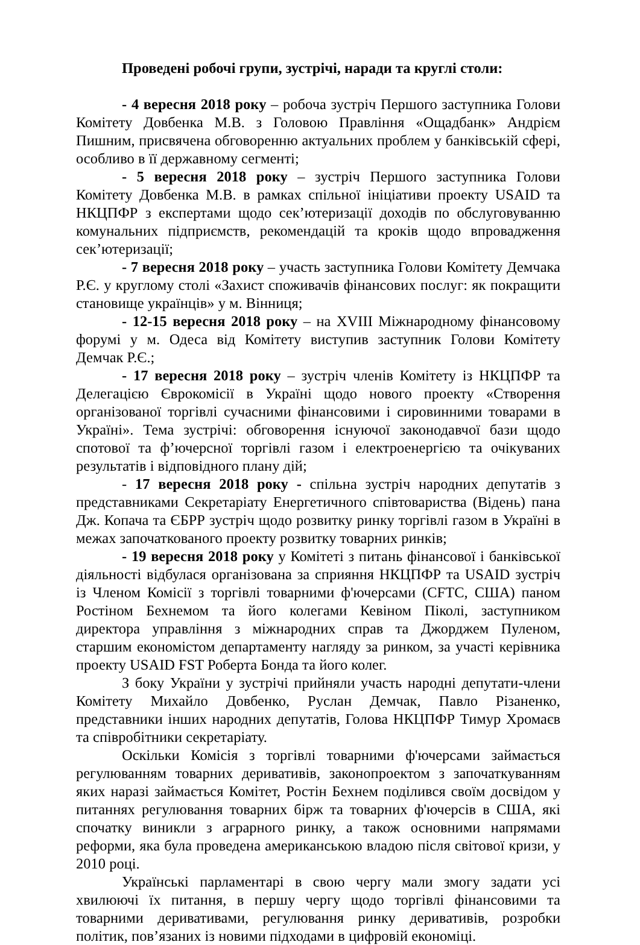Проведені робочі групи, зустрічі, наради та круглі столи:
- 4 вересня 2018 року – робоча зустріч Першого заступника Голови Комітету Довбенка М.В. з Головою Правління «Ощадбанк» Андрієм Пишним, присвячена обговоренню актуальних проблем у банківській сфері, особливо в її державному сегменті;
- 5 вересня 2018 року – зустріч Першого заступника Голови Комітету Довбенка М.В. в рамках спільної ініціативи проекту USAID та НКЦПФР з експертами щодо сек’ютеризації доходів по обслуговуванню комунальних підприємств, рекомендацій та кроків щодо впровадження сек’ютеризації;
- 7 вересня 2018 року – участь заступника Голови Комітету Демчака Р.Є. у круглому столі «Захист споживачів фінансових послуг: як покращити становище українців» у м. Вінниця;
- 12-15 вересня 2018 року – на XVIII Міжнародному фінансовому форумі у м. Одеса від Комітету виступив заступник Голови Комітету Демчак Р.Є.;
- 17 вересня 2018 року – зустріч членів Комітету із НКЦПФР та Делегацією Єврокомісії в Україні щодо нового проекту «Створення організованої торгівлі сучасними фінансовими і сировинними товарами в Україні». Тема зустрічі: обговорення існуючої законодавчої бази щодо спотової та ф’ючерсної торгівлі газом і електроенергією та очікуваних результатів і відповідного плану дій;
- 17 вересня 2018 року - спільна зустріч народних депутатів з представниками Секретаріату Енергетичного співтовариства (Відень) пана Дж. Копача та ЄБРР зустріч щодо розвитку ринку торгівлі газом в Україні в межах започаткованого проекту розвитку товарних ринків;
- 19 вересня 2018 року у Комітеті з питань фінансової і банківської діяльності відбулася організована за сприяння НКЦПФР та USAID зустріч із Членом Комісії з торгівлі товарними ф'ючерсами (CFTC, США) паном Ростіном Бехнемом та його колегами Кевіном Піколі, заступником директора управління з міжнародних справ та Джорджем Пуленом, старшим економістом департаменту нагляду за ринком, за участі керівника проекту USAID FST Роберта Бонда та його колег.
З боку України у зустрічі прийняли участь народні депутати-члени Комітету Михайло Довбенко, Руслан Демчак, Павло Різаненко, представники інших народних депутатів, Голова НКЦПФР Тимур Хромаєв та співробітники секретаріату.
Оскільки Комісія з торгівлі товарними ф'ючерсами займається регулюванням товарних деривативів, законопроектом з започаткуванням яких наразі займається Комітет, Ростін Бехнем поділився своїм досвідом у питаннях регулювання товарних бірж та товарних ф'ючерсів в США, які спочатку виникли з аграрного ринку, а також основними напрямами реформи, яка була проведена американською владою після світової кризи, у 2010 році.
Українські парламентарі в свою чергу мали змогу задати усі хвилюючі їх питання, в першу чергу щодо торгівлі фінансовими та товарними деривативами, регулювання ринку деривативів, розробки політик, пов’язаних із новими підходами в цифровій економіці.